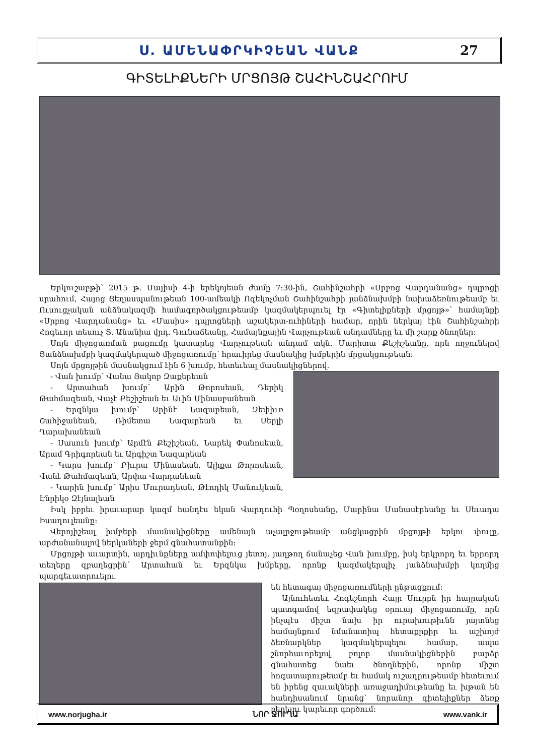Ս. ԱՄԵՆԱՓՐԿԻՉԵԱՆ ՎԱՆՔ 27
ԳԻՏԵԼԻՔՆԵՐԻ ՄՐՑՈՅԹ ՇԱՀԻՆՇԱՀՐՈՒՄ
Երկուշաբթի՝ 2015 թ. Մայիսի 4-ի երեկոյեան ժամը 7:30-ին, Շահինշահրի «Սրբոց Վարդանանց» դպրոցի սրահում, Հայոց Ցեղասպանութեան 100-ամեակի Ոգեկոչման Շահինշահրի յանձնախմբի նախաձեռնութեամբ եւ Ուսուցչական անձնակազմի համագործակցութեամբ կազմակերպուել էր «Գիտելիքների մրցոյթ»՝ համայնքի «Սրբոց Վարդանանց» եւ «Մասիս» դպրոցների աշակերտ-ուհիների համար, որին ներկայ էին Շահինշահրի Հոգեւոր տեսուչ Տ. Անանիա վրդ. Գունաճեանը, Համայնքային Վարչութեան անդամները եւ մի շարք ծնողներ:
Սոյն միջոցառման բացումը կատարեց Վարչութեան անդամ տկն. Մարիտա Քեշիշեանը, որն ողջունելով Յանձնախմբի կազմակերպած միջոցառումը՝ հրաւիրեց մասնակից խմբերին մրցակցութեան:
Սոյն մրցոյթին մասնակցում էին 6 խումբ, հետեւեալ մասնակիցներով.
- Վան խումբ՝ Վանա Յակոբ Զաքերեան
- Արտահան խումբ՝ Արին Թորոսեան, Դերիկ Թահմազեան, Վաչէ Քեշիշեան եւ Աւին Մինասբանեան
- Երզնկա խումբ՝ Արինէ Նազարեան, Զեփիւռ Շահիջանեան, Ռիմետա Նազարեան եւ Սերլի Ղարախանեան
- Սասուն խումբ՝ Արմէն Քեշիշեան, Նարեկ Փանոսեան, Արամ Գրիգորեան եւ Արգիշտ Նազարեան
- Կարս խումբ՝ Բիւրա Մինասեան, Ալիքա Թորոսեան, Վանէ Թահմազեան, Արփա Վարդանեան
- Կարին խումբ՝ Արիս Մուրադեան, Թէոդիկ Մանուկեան, Էնրիկօ Զէյնալեան
Իսկ իբրեւ իրաւարար կազմ հանդէս եկան Վարդուհի Պօղոսեանը, Մարինա Մանասէրեանը եւ Սեւադա Իսադուլեանը:
Վերոյիշեալ խմբերի մասնակիցները ամենայն աչալրջութեամբ անցկացրին մրցոյթի երկու փուլը, արժանանալով ներկաների ջերմ գնահատանքին:
Մրցոյթի աւարտին, արդիւնքները ամփոփելուց յետոյ, յաղթող ճանաչեց Վան խումբը, իսկ երկրորդ եւ երրորդ տեղերը զբաղեցրին՝ Արտահան եւ Երզնկա խմբերը, որոնք կազմակերպիչ յանձնախմբի կողմից պարգեւատրուելու
են հետագայ միջոցառումների ընթացքում:
Այնուհետեւ Հոգեշնորհ Հայր Սուրբն իր հայրական պատգամով եզրափակեց օրուայ միջոցառումը, որն ինչպէս միշտ նախ իր ուրախութիւնն յայտնեց համայնքում նմանատիպ հետաքրքիր եւ աշխոյժ ձեռնարկներ կազմակերպելու համար, ապա շնորհաւորելով բոլոր մասնակիցներին բարձր գնահատեց նաեւ ծնողներին, որոնք միշտ հոգատարութեամբ եւ համակ ուշադրութեամբ հետեւում են իրենց զաւակների առաջադիմութեանը եւ խթան են հանդիսանում նրանց՝ նորանոր գիտելիքներ ձեռք բերելու կարեւոր գործում:
www.norjugha.ir ՆՈՐ ՋՈՒՂԱ www.vank.ir